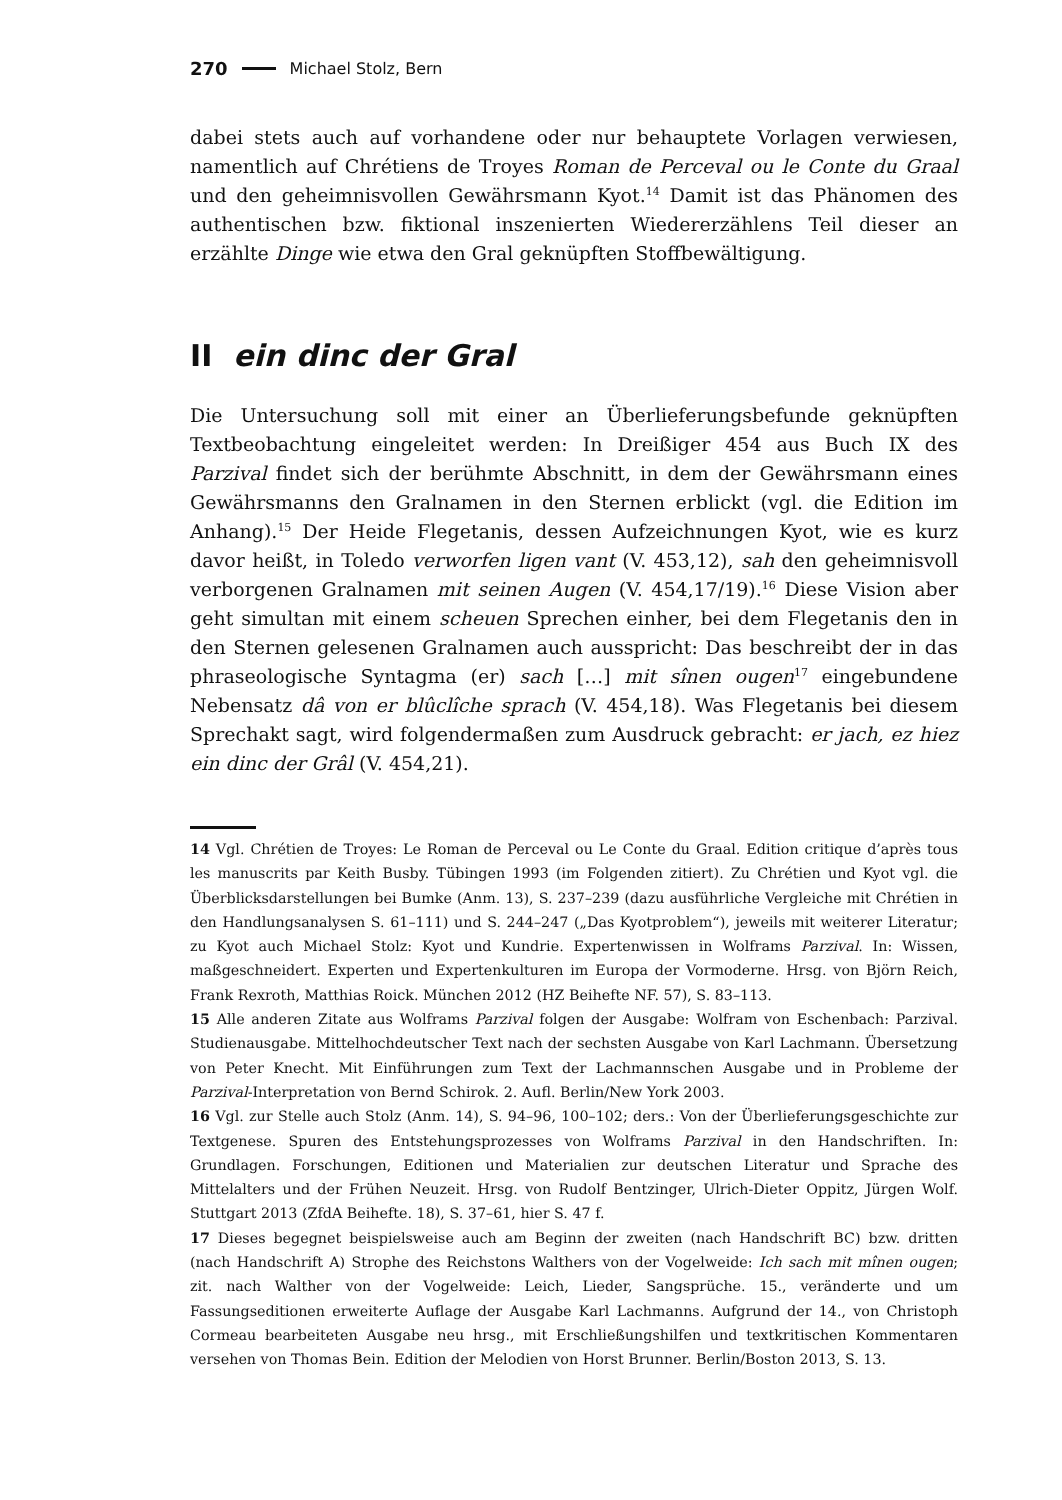270 Michael Stolz, Bern
dabei stets auch auf vorhandene oder nur behauptete Vorlagen verwiesen, nament­lich auf Chrétiens de Troyes Roman de Perceval ou le Conte du Graal und den ge­heimnisvollen Gewährsmann Kyot.<sup>14</sup> Damit ist das Phänomen des authentischen bzw. fiktional inszenierten Wiedererzählens Teil dieser an erzählte Dinge wie etwa den Gral geknüpften Stoffbewältigung.
II ein dinc der Gral
Die Untersuchung soll mit einer an Überlieferungsbefunde geknüpften Textbeob­achtung eingeleitet werden: In Dreißiger 454 aus Buch IX des Parzival findet sich der berühmte Abschnitt, in dem der Gewährsmann eines Gewährsmanns den Gral­namen in den Sternen erblickt (vgl. die Edition im Anhang).<sup>15</sup> Der Heide Flegetanis, dessen Aufzeichnungen Kyot, wie es kurz davor heißt, in Toledo verworfen ligen vant (V. 453,12), sah den geheimnisvoll verborgenen Gralnamen mit seinen Augen (V. 454,17/19).<sup>16</sup> Diese Vision aber geht simultan mit einem scheuen Sprechen ein­her, bei dem Flegetanis den in den Sternen gelesenen Gralnamen auch ausspricht: Das beschreibt der in das phraseologische Syntagma (er) sach […] mit sînen ougen<sup>17</sup> eingebundene Nebensatz dâ von er blûclîche sprach (V. 454,18). Was Flegetanis bei diesem Sprechakt sagt, wird folgendermaßen zum Ausdruck gebracht: er jach, ez hiez ein dinc der Grâl (V. 454,21).
14 Vgl. Chrétien de Troyes: Le Roman de Perceval ou Le Conte du Graal. Edition critique d’après tous les manuscrits par Keith Busby. Tübingen 1993 (im Folgenden zitiert). Zu Chrétien und Kyot vgl. die Überblicksdarstellungen bei Bumke (Anm. 13), S. 237–239 (dazu ausführliche Vergleiche mit Chrétien in den Handlungsanalysen S. 61–111) und S. 244–247 („Das Kyotproblem“), jeweils mit weiterer Literatur; zu Kyot auch Michael Stolz: Kyot und Kundrie. Expertenwissen in Wolframs Parzival. In: Wissen, maßgeschneidert. Experten und Expertenkulturen im Europa der Vormoderne. Hrsg. von Björn Reich, Frank Rexroth, Matthias Roick. München 2012 (HZ Beihefte NF. 57), S. 83–113.
15 Alle anderen Zitate aus Wolframs Parzival folgen der Ausgabe: Wolfram von Eschenbach: Parzi­val. Studienausgabe. Mittelhochdeutscher Text nach der sechsten Ausgabe von Karl Lachmann. Übersetzung von Peter Knecht. Mit Einführungen zum Text der Lachmannschen Ausgabe und in Probleme der Parzival-Interpretation von Bernd Schirok. 2. Aufl. Berlin/New York 2003.
16 Vgl. zur Stelle auch Stolz (Anm. 14), S. 94–96, 100–102; ders.: Von der Überlieferungsgeschichte zur Textgenese. Spuren des Entstehungsprozesses von Wolframs Parzival in den Handschriften. In: Grundlagen. Forschungen, Editionen und Materialien zur deutschen Literatur und Sprache des Mittelalters und der Frühen Neuzeit. Hrsg. von Rudolf Bentzinger, Ulrich-Dieter Oppitz, Jürgen Wolf. Stuttgart 2013 (ZfdA Beihefte. 18), S. 37–61, hier S. 47 f.
17 Dieses begegnet beispielsweise auch am Beginn der zweiten (nach Handschrift BC) bzw. dritten (nach Handschrift A) Strophe des Reichstons Walthers von der Vogelweide: Ich sach mit mînen ougen; zit. nach Walther von der Vogelweide: Leich, Lieder, Sangsprüche. 15., veränderte und um Fassungseditionen erweiterte Auflage der Ausgabe Karl Lachmanns. Aufgrund der 14., von Chris­toph Cormeau bearbeiteten Ausgabe neu hrsg., mit Erschließungshilfen und textkritischen Kom­mentaren versehen von Thomas Bein. Edition der Melodien von Horst Brunner. Berlin/Boston 2013, S. 13.